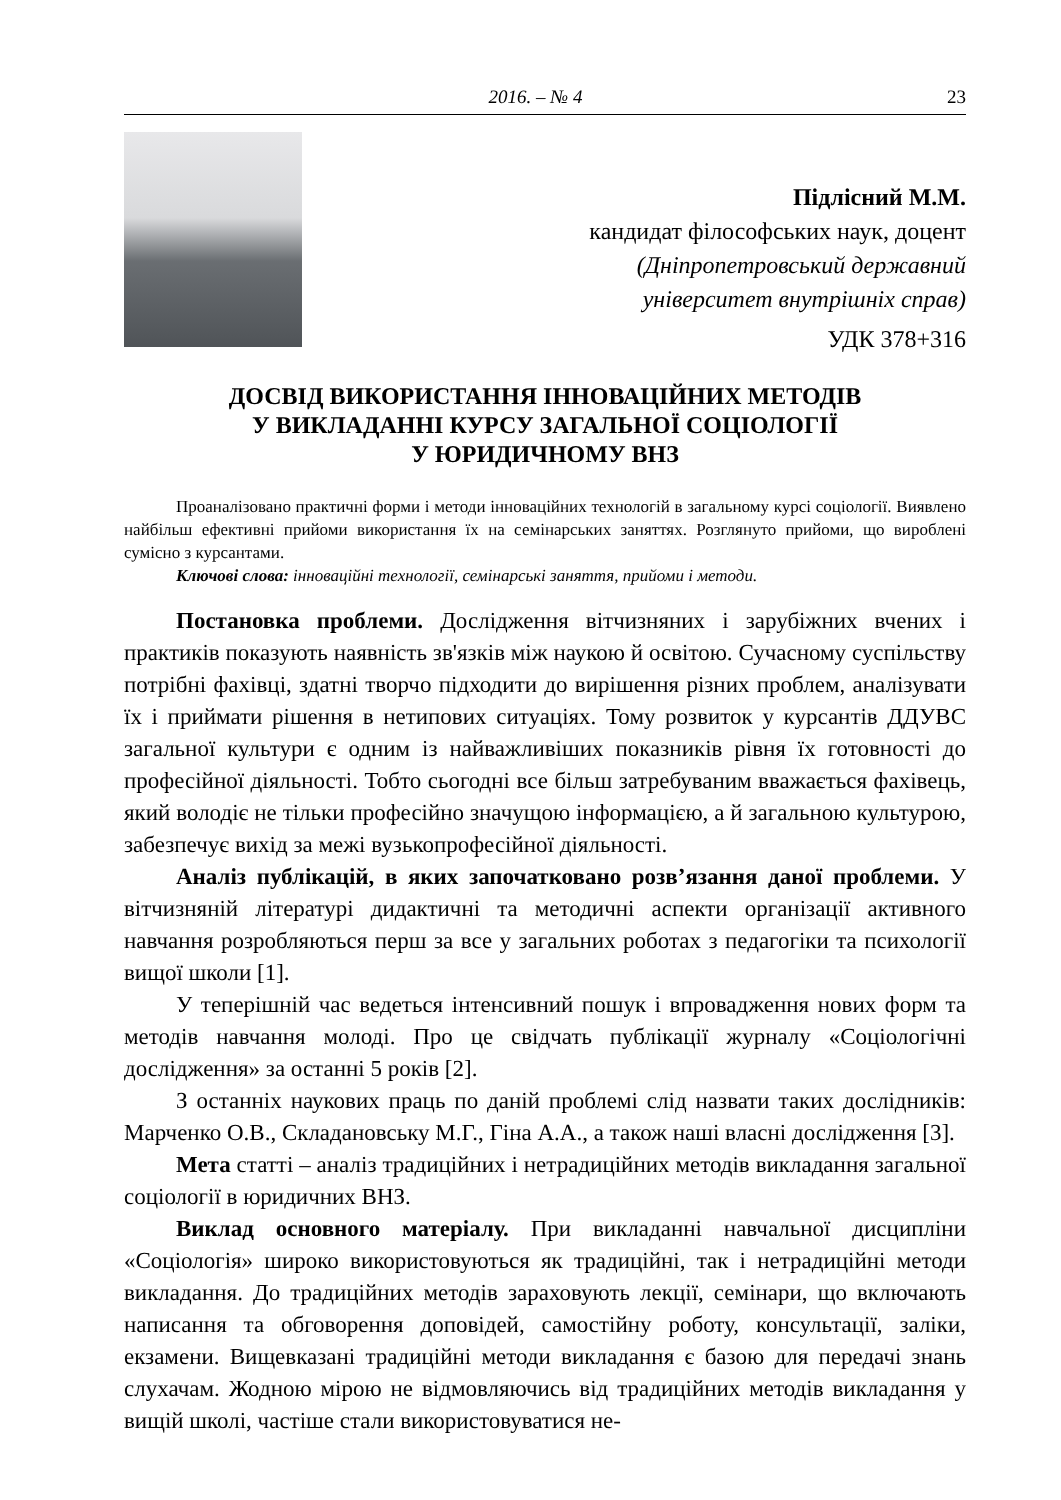2016. – № 4 23
Підлісний М.М.
кандидат філософських наук, доцент
(Дніпропетровський державний
університет внутрішніх справ)
УДК 378+316
ДОСВІД ВИКОРИСТАННЯ ІННОВАЦІЙНИХ МЕТОДІВ
У ВИКЛАДАННІ КУРСУ ЗАГАЛЬНОЇ СОЦІОЛОГІЇ
У ЮРИДИЧНОМУ ВНЗ
Проаналізовано практичні форми і методи інноваційних технологій в загальному курсі соціології. Виявлено найбільш ефективні прийоми використання їх на семінарських заняттях. Розглянуто прийоми, що вироблені сумісно з курсантами.
Ключові слова: інноваційні технології, семінарські заняття, прийоми і методи.
Постановка проблеми. Дослідження вітчизняних і зарубіжних вчених і практиків показують наявність зв'язків між наукою й освітою. Сучасному суспільству потрібні фахівці, здатні творчо підходити до вирішення різних проблем, аналізувати їх і приймати рішення в нетипових ситуаціях. Тому розвиток у курсантів ДДУВС загальної культури є одним із найважливіших показників рівня їх готовності до професійної діяльності. Тобто сьогодні все більш затребуваним вважається фахівець, який володіє не тільки професійно значущою інформацією, а й загальною культурою, забезпечує вихід за межі вузькопрофесійної діяльності.
Аналіз публікацій, в яких започатковано розв’язання даної проблеми. У вітчизняній літературі дидактичні та методичні аспекти організації активного навчання розробляються перш за все у загальних роботах з педагогіки та психології вищої школи [1].
У теперішній час ведеться інтенсивний пошук і впровадження нових форм та методів навчання молоді. Про це свідчать публікації журналу «Соціологічні дослідження» за останні 5 років [2].
З останніх наукових праць по даній проблемі слід назвати таких дослідників: Марченко О.В., Складановську М.Г., Гіна А.А., а також наші власні дослідження [3].
Мета статті – аналіз традиційних і нетрадиційних методів викладання загальної соціології в юридичних ВНЗ.
Виклад основного матеріалу. При викладанні навчальної дисципліни «Соціологія» широко використовуються як традиційні, так і нетрадиційні методи викладання. До традиційних методів зараховують лекції, семінари, що включають написання та обговорення доповідей, самостійну роботу, консультації, заліки, екзамени. Вищевказані традиційні методи викладання є базою для передачі знань слухачам. Жодною мірою не відмовляючись від традиційних методів викладання у вищій школі, частіше стали використовуватися не-